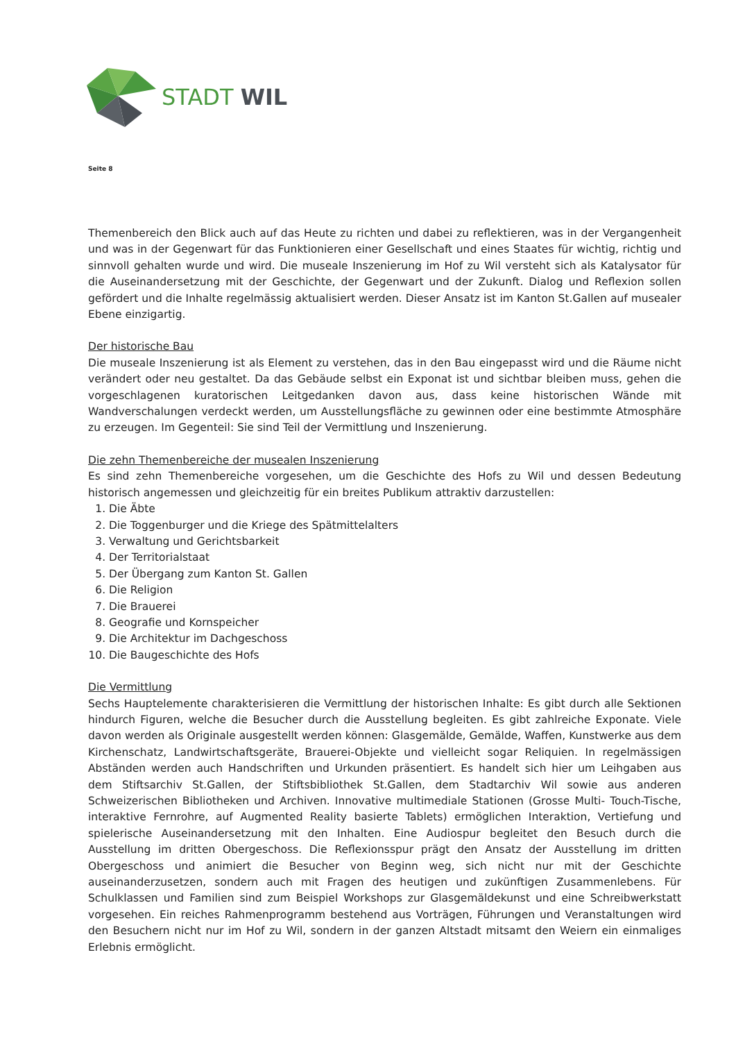STADT WIL
Seite 8
Themenbereich den Blick auch auf das Heute zu richten und dabei zu reflektieren, was in der Vergangenheit und was in der Gegenwart für das Funktionieren einer Gesellschaft und eines Staates für wichtig, richtig und sinnvoll gehalten wurde und wird. Die museale Inszenierung im Hof zu Wil versteht sich als Katalysator für die Auseinandersetzung mit der Geschichte, der Gegenwart und der Zukunft. Dialog und Reflexion sollen gefördert und die Inhalte regelmässig aktualisiert werden. Dieser Ansatz ist im Kanton St.Gallen auf musealer Ebene einzigartig.
Der historische Bau
Die museale Inszenierung ist als Element zu verstehen, das in den Bau eingepasst wird und die Räume nicht verändert oder neu gestaltet. Da das Gebäude selbst ein Exponat ist und sichtbar bleiben muss, gehen die vorgeschlagenen kuratorischen Leitgedanken davon aus, dass keine historischen Wände mit Wandverschalungen verdeckt werden, um Ausstellungsfläche zu gewinnen oder eine bestimmte Atmosphäre zu erzeugen. Im Gegenteil: Sie sind Teil der Vermittlung und Inszenierung.
Die zehn Themenbereiche der musealen Inszenierung
Es sind zehn Themenbereiche vorgesehen, um die Geschichte des Hofs zu Wil und dessen Bedeutung historisch angemessen und gleichzeitig für ein breites Publikum attraktiv darzustellen:
1. Die Äbte
2. Die Toggenburger und die Kriege des Spätmittelalters
3. Verwaltung und Gerichtsbarkeit
4. Der Territorialstaat
5. Der Übergang zum Kanton St. Gallen
6. Die Religion
7. Die Brauerei
8. Geografie und Kornspeicher
9. Die Architektur im Dachgeschoss
10. Die Baugeschichte des Hofs
Die Vermittlung
Sechs Hauptelemente charakterisieren die Vermittlung der historischen Inhalte: Es gibt durch alle Sektionen hindurch Figuren, welche die Besucher durch die Ausstellung begleiten. Es gibt zahlreiche Exponate. Viele davon werden als Originale ausgestellt werden können: Glasgemälde, Gemälde, Waffen, Kunstwerke aus dem Kirchenschatz, Landwirtschaftsgeräte, Brauerei-Objekte und vielleicht sogar Reliquien. In regelmässigen Abständen werden auch Handschriften und Urkunden präsentiert. Es handelt sich hier um Leihgaben aus dem Stiftsarchiv St.Gallen, der Stiftsbibliothek St.Gallen, dem Stadtarchiv Wil sowie aus anderen Schweizerischen Bibliotheken und Archiven. Innovative multimediale Stationen (Grosse Multi- Touch-Tische, interaktive Fernrohre, auf Augmented Reality basierte Tablets) ermöglichen Interaktion, Vertiefung und spielerische Auseinandersetzung mit den Inhalten. Eine Audiospur begleitet den Besuch durch die Ausstellung im dritten Obergeschoss. Die Reflexionsspur prägt den Ansatz der Ausstellung im dritten Obergeschoss und animiert die Besucher von Beginn weg, sich nicht nur mit der Geschichte auseinanderzusetzen, sondern auch mit Fragen des heutigen und zukünftigen Zusammenlebens. Für Schulklassen und Familien sind zum Beispiel Workshops zur Glasgemäldekunst und eine Schreibwerkstatt vorgesehen. Ein reiches Rahmenprogramm bestehend aus Vorträgen, Führungen und Veranstaltungen wird den Besuchern nicht nur im Hof zu Wil, sondern in der ganzen Altstadt mitsamt den Weiern ein einmaliges Erlebnis ermöglicht.